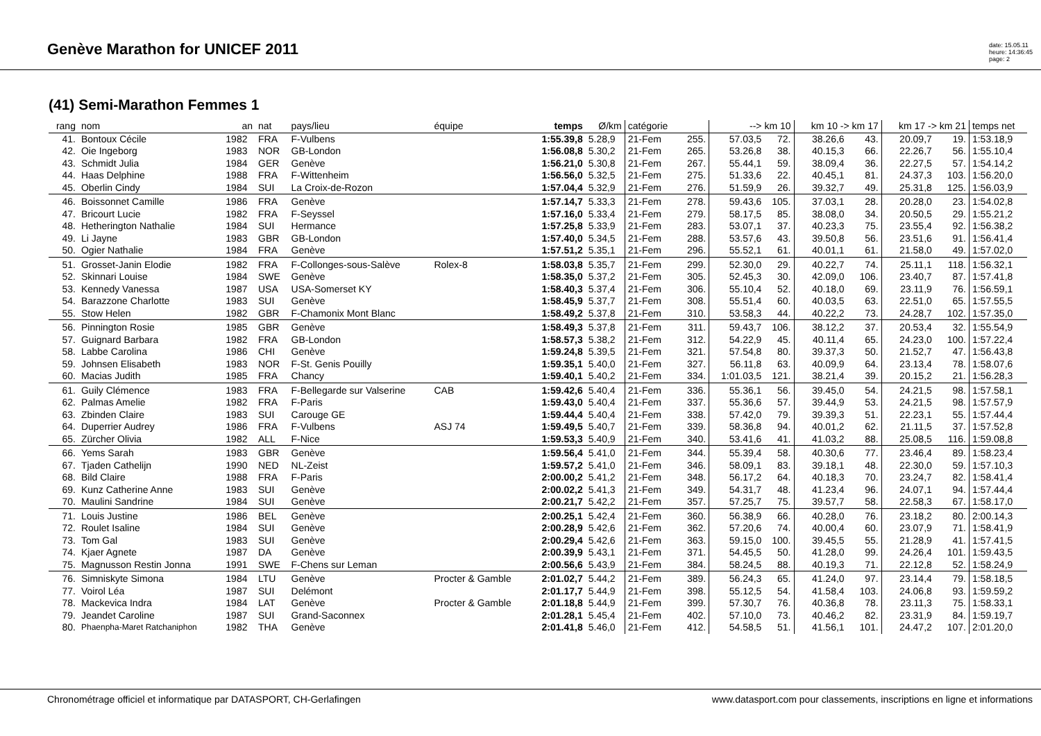Genève Marathon for UNICEF 2011
date: 15.05.11
heure: 14:36:45
page: 2
(41) Semi-Marathon Femmes 1
| rang | nom | an | nat | pays/lieu | équipe | temps | Ø/km | catégorie | | --> km 10 | | km 10 -> km 17 | | km 17 -> km 21 | | temps net |
| --- | --- | --- | --- | --- | --- | --- | --- | --- | --- | --- | --- | --- | --- | --- | --- | --- |
| 41. | Bontoux Cécile | 1982 | FRA | F-Vulbens | | 1:55.39,8 | 5.28,9 | 21-Fem | 255. | 57.03,5 | 72. | 38.26,6 | 43. | 20.09,7 | 19. | 1:53.18,9 |
| 42. | Oie Ingeborg | 1983 | NOR | GB-London | | 1:56.08,8 | 5.30,2 | 21-Fem | 265. | 53.26,8 | 38. | 40.15,3 | 66. | 22.26,7 | 56. | 1:55.10,4 |
| 43. | Schmidt Julia | 1984 | GER | Genève | | 1:56.21,0 | 5.30,8 | 21-Fem | 267. | 55.44,1 | 59. | 38.09,4 | 36. | 22.27,5 | 57. | 1:54.14,2 |
| 44. | Haas Delphine | 1988 | FRA | F-Wittenheim | | 1:56.56,0 | 5.32,5 | 21-Fem | 275. | 51.33,6 | 22. | 40.45,1 | 81. | 24.37,3 | 103. | 1:56.20,0 |
| 45. | Oberlin Cindy | 1984 | SUI | La Croix-de-Rozon | | 1:57.04,4 | 5.32,9 | 21-Fem | 276. | 51.59,9 | 26. | 39.32,7 | 49. | 25.31,8 | 125. | 1:56.03,9 |
| 46. | Boissonnet Camille | 1986 | FRA | Genève | | 1:57.14,7 | 5.33,3 | 21-Fem | 278. | 59.43,6 | 105. | 37.03,1 | 28. | 20.28,0 | 23. | 1:54.02,8 |
| 47. | Bricourt Lucie | 1982 | FRA | F-Seyssel | | 1:57.16,0 | 5.33,4 | 21-Fem | 279. | 58.17,5 | 85. | 38.08,0 | 34. | 20.50,5 | 29. | 1:55.21,2 |
| 48. | Hetherington Nathalie | 1984 | SUI | Hermance | | 1:57.25,8 | 5.33,9 | 21-Fem | 283. | 53.07,1 | 37. | 40.23,3 | 75. | 23.55,4 | 92. | 1:56.38,2 |
| 49. | Li Jayne | 1983 | GBR | GB-London | | 1:57.40,0 | 5.34,5 | 21-Fem | 288. | 53.57,6 | 43. | 39.50,8 | 56. | 23.51,6 | 91. | 1:56.41,4 |
| 50. | Ogier Nathalie | 1984 | FRA | Genève | | 1:57.51,2 | 5.35,1 | 21-Fem | 296. | 55.52,1 | 61. | 40.01,1 | 61. | 21.58,0 | 49. | 1:57.02,0 |
| 51. | Grosset-Janin Elodie | 1982 | FRA | F-Collonges-sous-Salève | Rolex-8 | 1:58.03,8 | 5.35,7 | 21-Fem | 299. | 52.30,0 | 29. | 40.22,7 | 74. | 25.11,1 | 118. | 1:56.32,1 |
| 52. | Skinnari Louise | 1984 | SWE | Genève | | 1:58.35,0 | 5.37,2 | 21-Fem | 305. | 52.45,3 | 30. | 42.09,0 | 106. | 23.40,7 | 87. | 1:57.41,8 |
| 53. | Kennedy Vanessa | 1987 | USA | USA-Somerset KY | | 1:58.40,3 | 5.37,4 | 21-Fem | 306. | 55.10,4 | 52. | 40.18,0 | 69. | 23.11,9 | 76. | 1:56.59,1 |
| 54. | Barazzone Charlotte | 1983 | SUI | Genève | | 1:58.45,9 | 5.37,7 | 21-Fem | 308. | 55.51,4 | 60. | 40.03,5 | 63. | 22.51,0 | 65. | 1:57.55,5 |
| 55. | Stow Helen | 1982 | GBR | F-Chamonix Mont Blanc | | 1:58.49,2 | 5.37,8 | 21-Fem | 310. | 53.58,3 | 44. | 40.22,2 | 73. | 24.28,7 | 102. | 1:57.35,0 |
| 56. | Pinnington Rosie | 1985 | GBR | Genève | | 1:58.49,3 | 5.37,8 | 21-Fem | 311. | 59.43,7 | 106. | 38.12,2 | 37. | 20.53,4 | 32. | 1:55.54,9 |
| 57. | Guignard Barbara | 1982 | FRA | GB-London | | 1:58.57,3 | 5.38,2 | 21-Fem | 312. | 54.22,9 | 45. | 40.11,4 | 65. | 24.23,0 | 100. | 1:57.22,4 |
| 58. | Labbe Carolina | 1986 | CHI | Genève | | 1:59.24,8 | 5.39,5 | 21-Fem | 321. | 57.54,8 | 80. | 39.37,3 | 50. | 21.52,7 | 47. | 1:56.43,8 |
| 59. | Johnsen Elisabeth | 1983 | NOR | F-St. Genis Pouilly | | 1:59.35,1 | 5.40,0 | 21-Fem | 327. | 56.11,8 | 63. | 40.09,9 | 64. | 23.13,4 | 78. | 1:58.07,6 |
| 60. | Macias Judith | 1985 | FRA | Chancy | | 1:59.40,1 | 5.40,2 | 21-Fem | 334. | 1:01.03,5 | 121. | 38.21,4 | 39. | 20.15,2 | 21. | 1:56.28,3 |
| 61. | Guily Clémence | 1983 | FRA | F-Bellegarde sur Valserine | CAB | 1:59.42,6 | 5.40,4 | 21-Fem | 336. | 55.36,1 | 56. | 39.45,0 | 54. | 24.21,5 | 98. | 1:57.58,1 |
| 62. | Palmas Amelie | 1982 | FRA | F-Paris | | 1:59.43,0 | 5.40,4 | 21-Fem | 337. | 55.36,6 | 57. | 39.44,9 | 53. | 24.21,5 | 98. | 1:57.57,9 |
| 63. | Zbinden Claire | 1983 | SUI | Carouge GE | | 1:59.44,4 | 5.40,4 | 21-Fem | 338. | 57.42,0 | 79. | 39.39,3 | 51. | 22.23,1 | 55. | 1:57.44,4 |
| 64. | Duperrier Audrey | 1986 | FRA | F-Vulbens | ASJ 74 | 1:59.49,5 | 5.40,7 | 21-Fem | 339. | 58.36,8 | 94. | 40.01,2 | 62. | 21.11,5 | 37. | 1:57.52,8 |
| 65. | Zürcher Olivia | 1982 | ALL | F-Nice | | 1:59.53,3 | 5.40,9 | 21-Fem | 340. | 53.41,6 | 41. | 41.03,2 | 88. | 25.08,5 | 116. | 1:59.08,8 |
| 66. | Yems Sarah | 1983 | GBR | Genève | | 1:59.56,4 | 5.41,0 | 21-Fem | 344. | 55.39,4 | 58. | 40.30,6 | 77. | 23.46,4 | 89. | 1:58.23,4 |
| 67. | Tjaden Cathelijn | 1990 | NED | NL-Zeist | | 1:59.57,2 | 5.41,0 | 21-Fem | 346. | 58.09,1 | 83. | 39.18,1 | 48. | 22.30,0 | 59. | 1:57.10,3 |
| 68. | Bild Claire | 1988 | FRA | F-Paris | | 2:00.00,2 | 5.41,2 | 21-Fem | 348. | 56.17,2 | 64. | 40.18,3 | 70. | 23.24,7 | 82. | 1:58.41,4 |
| 69. | Kunz Catherine Anne | 1983 | SUI | Genève | | 2:00.02,2 | 5.41,3 | 21-Fem | 349. | 54.31,7 | 48. | 41.23,4 | 96. | 24.07,1 | 94. | 1:57.44,4 |
| 70. | Maulini Sandrine | 1984 | SUI | Genève | | 2:00.21,7 | 5.42,2 | 21-Fem | 357. | 57.25,7 | 75. | 39.57,7 | 58. | 22.58,3 | 67. | 1:58.17,0 |
| 71. | Louis Justine | 1986 | BEL | Genève | | 2:00.25,1 | 5.42,4 | 21-Fem | 360. | 56.38,9 | 66. | 40.28,0 | 76. | 23.18,2 | 80. | 2:00.14,3 |
| 72. | Roulet Isaline | 1984 | SUI | Genève | | 2:00.28,9 | 5.42,6 | 21-Fem | 362. | 57.20,6 | 74. | 40.00,4 | 60. | 23.07,9 | 71. | 1:58.41,9 |
| 73. | Tom Gal | 1983 | SUI | Genève | | 2:00.29,4 | 5.42,6 | 21-Fem | 363. | 59.15,0 | 100. | 39.45,5 | 55. | 21.28,9 | 41. | 1:57.41,5 |
| 74. | Kjaer Agnete | 1987 | DA | Genève | | 2:00.39,9 | 5.43,1 | 21-Fem | 371. | 54.45,5 | 50. | 41.28,0 | 99. | 24.26,4 | 101. | 1:59.43,5 |
| 75. | Magnusson Restin Jonna | 1991 | SWE | F-Chens sur Leman | | 2:00.56,6 | 5.43,9 | 21-Fem | 384. | 58.24,5 | 88. | 40.19,3 | 71. | 22.12,8 | 52. | 1:58.24,9 |
| 76. | Simniskyte Simona | 1984 | LTU | Genève | Procter & Gamble | 2:01.02,7 | 5.44,2 | 21-Fem | 389. | 56.24,3 | 65. | 41.24,0 | 97. | 23.14,4 | 79. | 1:58.18,5 |
| 77. | Voirol Léa | 1987 | SUI | Delémont | | 2:01.17,7 | 5.44,9 | 21-Fem | 398. | 55.12,5 | 54. | 41.58,4 | 103. | 24.06,8 | 93. | 1:59.59,2 |
| 78. | Mackevica Indra | 1984 | LAT | Genève | Procter & Gamble | 2:01.18,8 | 5.44,9 | 21-Fem | 399. | 57.30,7 | 76. | 40.36,8 | 78. | 23.11,3 | 75. | 1:58.33,1 |
| 79. | Jeandet Caroline | 1987 | SUI | Grand-Saconnex | | 2:01.28,1 | 5.45,4 | 21-Fem | 402. | 57.10,0 | 73. | 40.46,2 | 82. | 23.31,9 | 84. | 1:59.19,7 |
| 80. | Phaenpha-Maret Ratchaniphon | 1982 | THA | Genève | | 2:01.41,8 | 5.46,0 | 21-Fem | 412. | 54.58,5 | 51. | 41.56,1 | 101. | 24.47,2 | 107. | 2:01.20,0 |
Chronométrage officiel et informatique par DATASPORT, CH-Gerlafingen www.datasport.com pour classements, inscriptions en ligne et informations